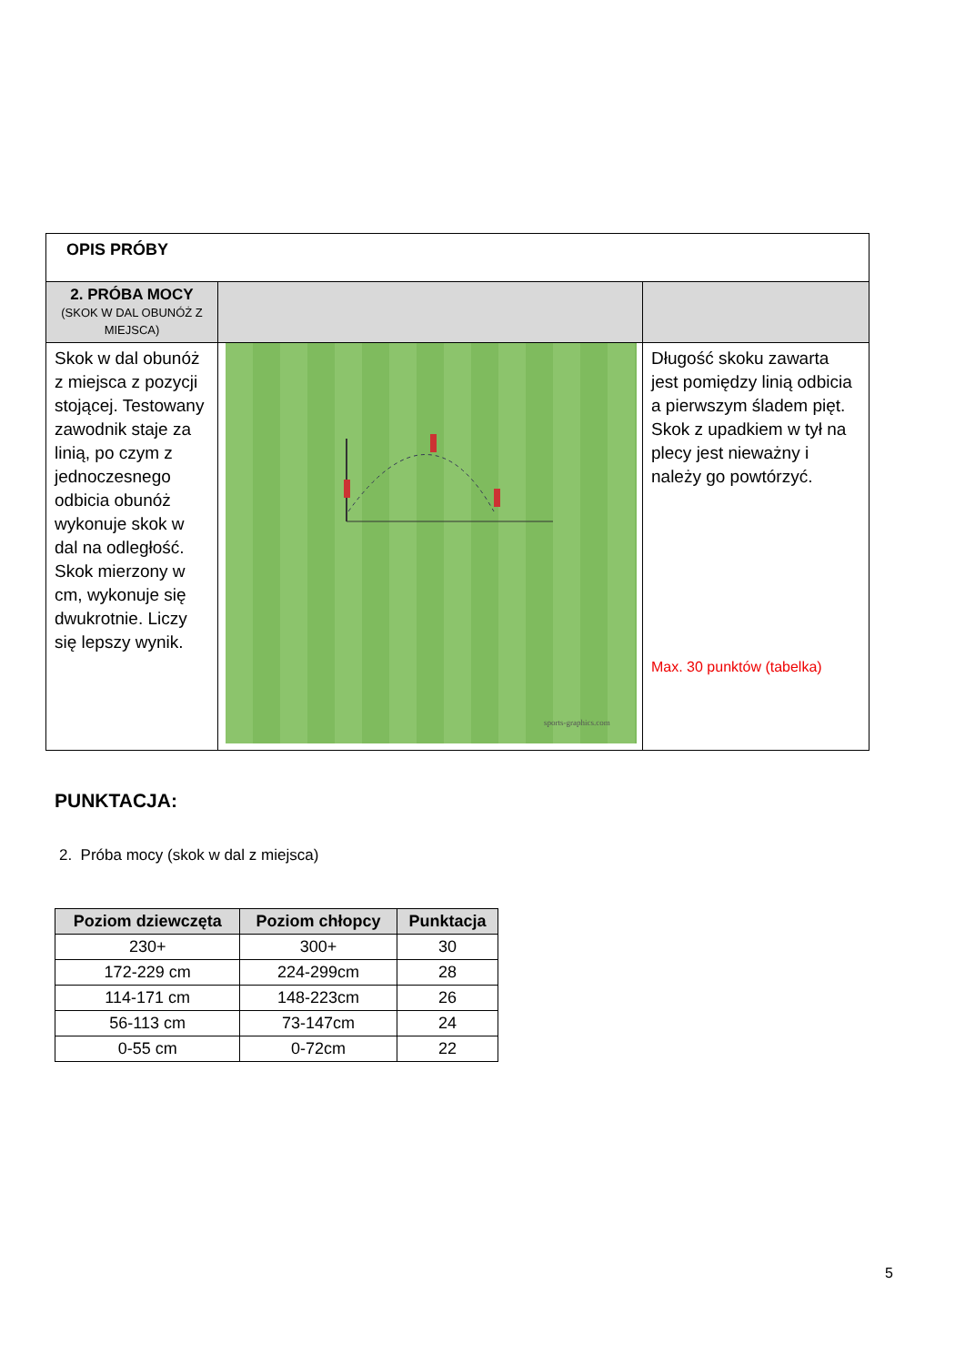| OPIS PRÓBY | | |
| 2. PRÓBA MOCY (SKOK W DAL OBUNÓŻ Z MIEJSCA) | | |
| Skok w dal obunóż z miejsca z pozycji stojącej. Testowany zawodnik staje za linią, po czym z jednoczesnego odbicia obunóż wykonuje skok w dal na odległość. Skok mierzony w cm, wykonuje się dwukrotnie. Liczy się lepszy wynik. | sports-graphics.com | Długość skoku zawarta jest pomiędzy linią odbicia a pierwszym śladem pięt. Skok z upadkiem w tył na plecy jest nieważny i należy go powtórzyć. Max. 30 punktów (tabelka) |
PUNKTACJA:
2. Próba mocy (skok w dal z miejsca)
| Poziom dziewczęta | Poziom chłopcy | Punktacja |
| --- | --- | --- |
| 230+ | 300+ | 30 |
| 172-229 cm | 224-299cm | 28 |
| 114-171 cm | 148-223cm | 26 |
| 56-113 cm | 73-147cm | 24 |
| 0-55 cm | 0-72cm | 22 |
5